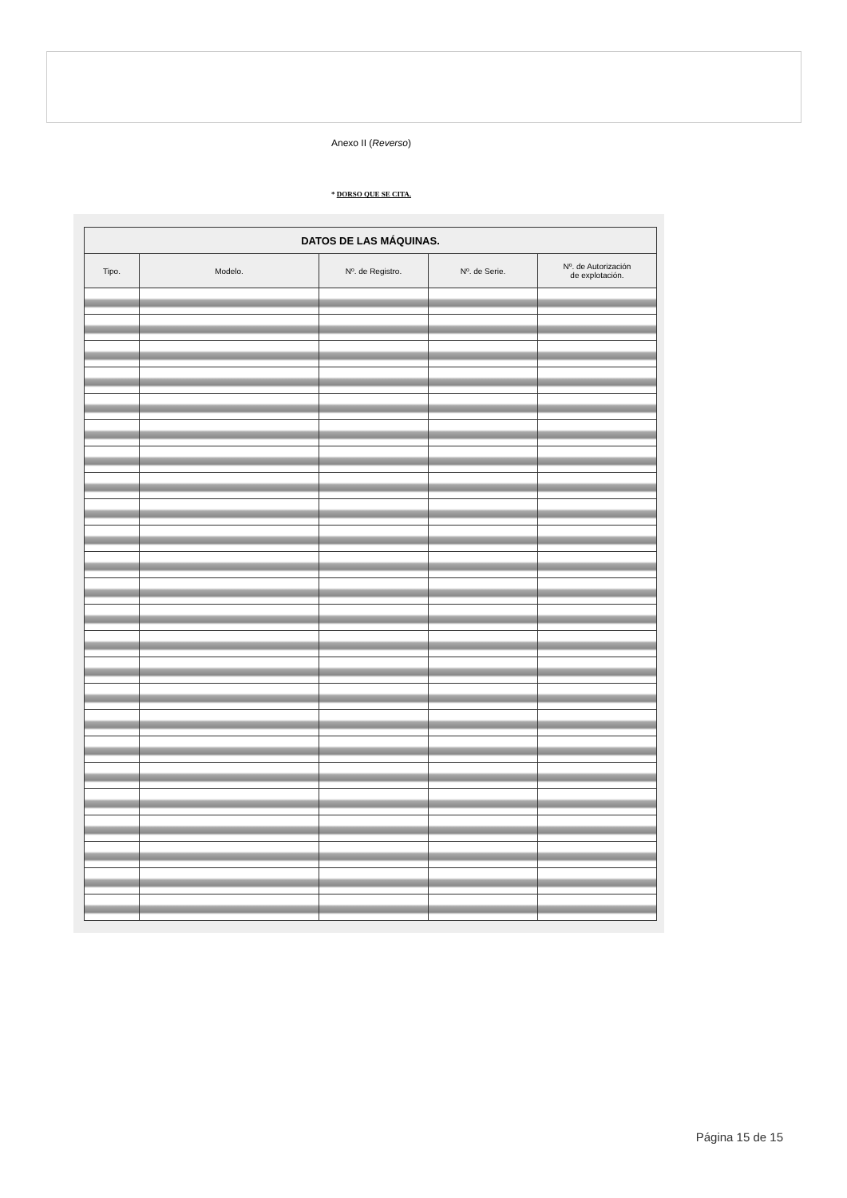Anexo II (Reverso)
* DORSO QUE SE CITA.
| DATOS DE LAS MÁQUINAS. | | | | |
| --- | --- | --- | --- | --- |
| Tipo. | Modelo. | Nº. de Registro. | Nº. de Serie. | Nº. de Autorización de explotación. |
Página 15 de 15